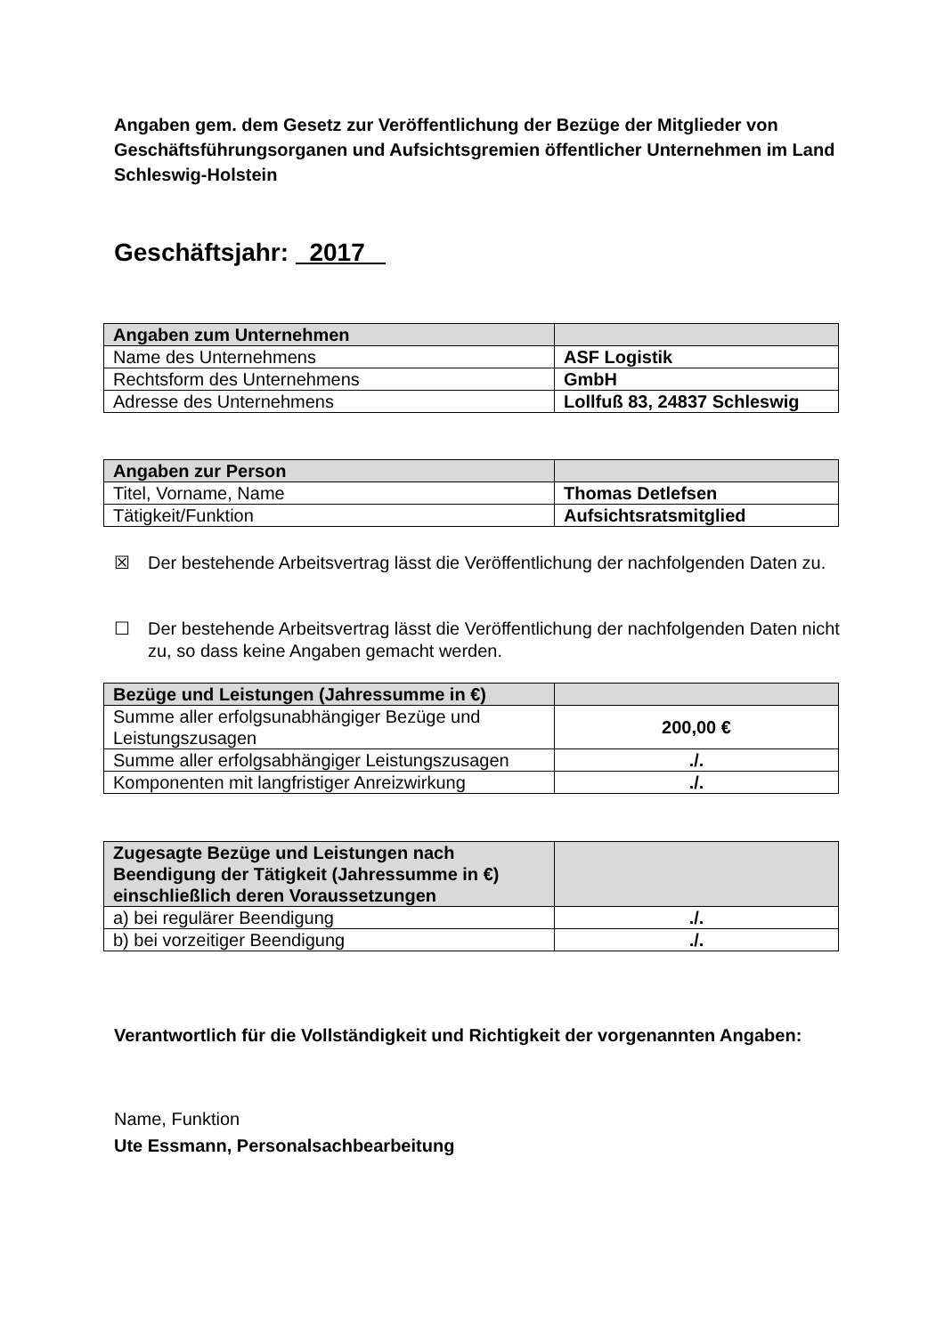Angaben gem. dem Gesetz zur Veröffentlichung der Bezüge der Mitglieder von Geschäftsführungsorganen und Aufsichtsgremien öffentlicher Unternehmen im Land Schleswig-Holstein
Geschäftsjahr: 2017
| Angaben zum Unternehmen | |
| --- | --- |
| Name des Unternehmens | ASF Logistik |
| Rechtsform des Unternehmens | GmbH |
| Adresse des Unternehmens | Lollfuß 83, 24837 Schleswig |
| Angaben zur Person | |
| --- | --- |
| Titel, Vorname, Name | Thomas Detlefsen |
| Tätigkeit/Funktion | Aufsichtsratsmitglied |
☒ Der bestehende Arbeitsvertrag lässt die Veröffentlichung der nachfolgenden Daten zu.
☐ Der bestehende Arbeitsvertrag lässt die Veröffentlichung der nachfolgenden Daten nicht zu, so dass keine Angaben gemacht werden.
| Bezüge und Leistungen (Jahressumme in €) | |
| --- | --- |
| Summe aller erfolgsunabhängiger Bezüge und Leistungszusagen | 200,00 € |
| Summe aller erfolgsabhängiger Leistungszusagen | ./. |
| Komponenten mit langfristiger Anreizwirkung | ./. |
| Zugesagte Bezüge und Leistungen nach Beendigung der Tätigkeit (Jahressumme in €) einschließlich deren Voraussetzungen | |
| --- | --- |
| a) bei regulärer Beendigung | ./. |
| b) bei vorzeitiger Beendigung | ./. |
Verantwortlich für die Vollständigkeit und Richtigkeit der vorgenannten Angaben:
Name, Funktion
Ute Essmann, Personalsachbearbeitung